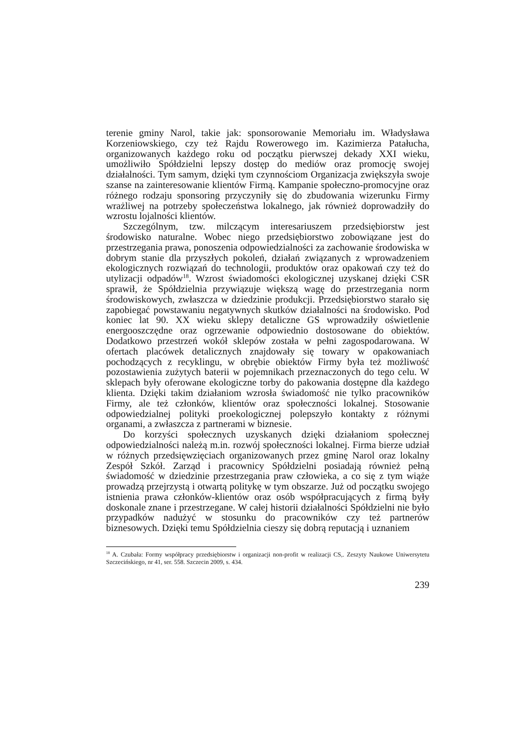terenie gminy Narol, takie jak: sponsorowanie Memoriału im. Władysława Korzeniowskiego, czy też Rajdu Rowerowego im. Kazimierza Patałucha, organizowanych każdego roku od początku pierwszej dekady XXI wieku, umożliwiło Spółdzielni lepszy dostęp do mediów oraz promocję swojej działalności. Tym samym, dzięki tym czynnościom Organizacja zwiększyła swoje szanse na zainteresowanie klientów Firmą. Kampanie społeczno-promocyjne oraz różnego rodzaju sponsoring przyczyniły się do zbudowania wizerunku Firmy wrażliwej na potrzeby społeczeństwa lokalnego, jak również doprowadziły do wzrostu lojalności klientów.
Szczególnym, tzw. milczącym interesariuszem przedsiębiorstw jest środowisko naturalne. Wobec niego przedsiębiorstwo zobowiązane jest do przestrzegania prawa, ponoszenia odpowiedzialności za zachowanie środowiska w dobrym stanie dla przyszłych pokoleń, działań związanych z wprowadzeniem ekologicznych rozwiązań do technologii, produktów oraz opakowań czy też do utylizacji odpadów<sup>18</sup>. Wzrost świadomości ekologicznej uzyskanej dzięki CSR sprawił, że Spółdzielnia przywiązuje większą wagę do przestrzegania norm środowiskowych, zwłaszcza w dziedzinie produkcji. Przedsiębiorstwo starało się zapobiegać powstawaniu negatywnych skutków działalności na środowisko. Pod koniec lat 90. XX wieku sklepy detaliczne GS wprowadziły oświetlenie energooszczędne oraz ogrzewanie odpowiednio dostosowane do obiektów. Dodatkowo przestrzeń wokół sklepów została w pełni zagospodarowana. W ofertach placówek detalicznych znajdowały się towary w opakowaniach pochodzących z recyklingu, w obrębie obiektów Firmy była też możliwość pozostawienia zużytych baterii w pojemnikach przeznaczonych do tego celu. W sklepach były oferowane ekologiczne torby do pakowania dostępne dla każdego klienta. Dzięki takim działaniom wzrosła świadomość nie tylko pracowników Firmy, ale też członków, klientów oraz społeczności lokalnej. Stosowanie odpowiedzialnej polityki proekologicznej polepszyło kontakty z różnymi organami, a zwłaszcza z partnerami w biznesie.
Do korzyści społecznych uzyskanych dzięki działaniom społecznej odpowiedzialności należą m.in. rozwój społeczności lokalnej. Firma bierze udział w różnych przedsięwzięciach organizowanych przez gminę Narol oraz lokalny Zespół Szkół. Zarząd i pracownicy Spółdzielni posiadają również pełną świadomość w dziedzinie przestrzegania praw człowieka, a co się z tym wiąże prowadzą przejrzystą i otwartą politykę w tym obszarze. Już od początku swojego istnienia prawa członków-klientów oraz osób współpracujących z firmą były doskonale znane i przestrzegane. W całej historii działalności Spółdzielni nie było przypadków nadużyć w stosunku do pracowników czy też partnerów biznesowych. Dzięki temu Spółdzielnia cieszy się dobrą reputacją i uznaniem
<sup>18</sup> A. Czubała: Formy współpracy przedsiębiorstw i organizacji non-profit w realizacji CS,. Zeszyty Naukowe Uniwersytetu Szczecińskiego, nr 41, ser. 558. Szczecin 2009, s. 434.
239